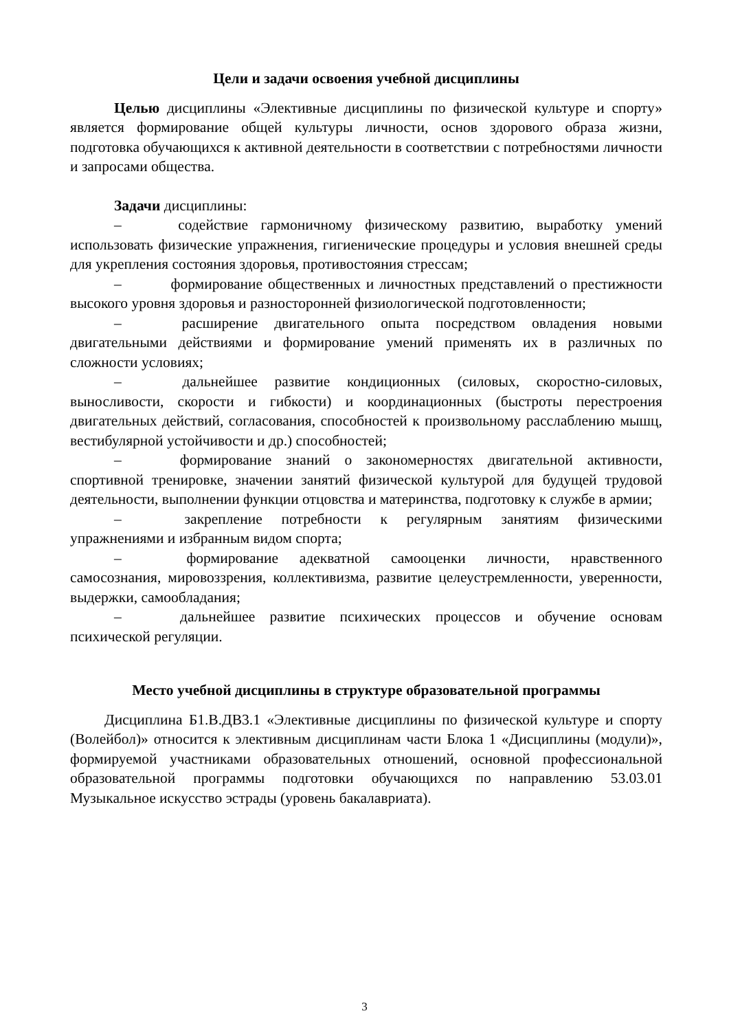Цели и задачи освоения учебной дисциплины
Целью дисциплины «Элективные дисциплины по физической культуре и спорту» является формирование общей культуры личности, основ здорового образа жизни, подготовка обучающихся к активной деятельности в соответствии с потребностями личности и запросами общества.
Задачи дисциплины:
– содействие гармоничному физическому развитию, выработку умений использовать физические упражнения, гигиенические процедуры и условия внешней среды для укрепления состояния здоровья, противостояния стрессам;
– формирование общественных и личностных представлений о престижности высокого уровня здоровья и разносторонней физиологической подготовленности;
– расширение двигательного опыта посредством овладения новыми двигательными действиями и формирование умений применять их в различных по сложности условиях;
– дальнейшее развитие кондиционных (силовых, скоростно-силовых, выносливости, скорости и гибкости) и координационных (быстроты перестроения двигательных действий, согласования, способностей к произвольному расслаблению мышц, вестибулярной устойчивости и др.) способностей;
– формирование знаний о закономерностях двигательной активности, спортивной тренировке, значении занятий физической культурой для будущей трудовой деятельности, выполнении функции отцовства и материнства, подготовку к службе в армии;
– закрепление потребности к регулярным занятиям физическими упражнениями и избранным видом спорта;
– формирование адекватной самооценки личности, нравственного самосознания, мировоззрения, коллективизма, развитие целеустремленности, уверенности, выдержки, самообладания;
– дальнейшее развитие психических процессов и обучение основам психической регуляции.
Место учебной дисциплины в структуре образовательной программы
Дисциплина Б1.В.ДВ3.1 «Элективные дисциплины по физической культуре и спорту (Волейбол)» относится к элективным дисциплинам части Блока 1 «Дисциплины (модули)», формируемой участниками образовательных отношений, основной профессиональной образовательной программы подготовки обучающихся по направлению 53.03.01 Музыкальное искусство эстрады (уровень бакалавриата).
3